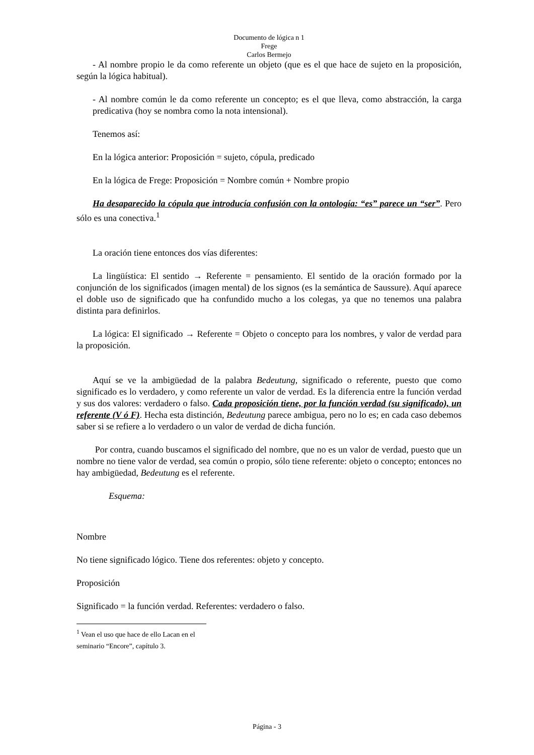Documento de lógica n 1
Frege
Carlos Bermejo
- Al nombre propio le da como referente un objeto (que es el que hace de sujeto en la proposición, según la lógica habitual).
- Al nombre común le da como referente un concepto; es el que lleva, como abstracción, la carga predicativa (hoy se nombra como la nota intensional).
Tenemos así:
En la lógica anterior: Proposición = sujeto, cópula, predicado
En la lógica de Frege: Proposición = Nombre común + Nombre propio
Ha desaparecido la cópula que introducía confusión con la ontología: “es” parece un “ser”. Pero sólo es una conectiva.<sup>1</sup>
La oración tiene entonces dos vías diferentes:
La lingüística: El sentido → Referente = pensamiento. El sentido de la oración formado por la conjunción de los significados (imagen mental) de los signos (es la semántica de Saussure). Aquí aparece el doble uso de significado que ha confundido mucho a los colegas, ya que no tenemos una palabra distinta para definirlos.
La lógica: El significado → Referente = Objeto o concepto para los nombres, y valor de verdad para la proposición.
Aquí se ve la ambigüedad de la palabra Bedeutung, significado o referente, puesto que como significado es lo verdadero, y como referente un valor de verdad. Es la diferencia entre la función verdad y sus dos valores: verdadero o falso. Cada proposición tiene, por la función verdad (su significado), un referente (V ó F). Hecha esta distinción, Bedeutung parece ambigua, pero no lo es; en cada caso debemos saber si se refiere a lo verdadero o un valor de verdad de dicha función.
Por contra, cuando buscamos el significado del nombre, que no es un valor de verdad, puesto que un nombre no tiene valor de verdad, sea común o propio, sólo tiene referente: objeto o concepto; entonces no hay ambigüedad, Bedeutung es el referente.
Esquema:
Nombre
No tiene significado lógico. Tiene dos referentes: objeto y concepto.
Proposición
Significado = la función verdad. Referentes: verdadero o falso.
<sup>1</sup> Vean el uso que hace de ello Lacan en el seminario “Encore”, capítulo 3.
Página - 3